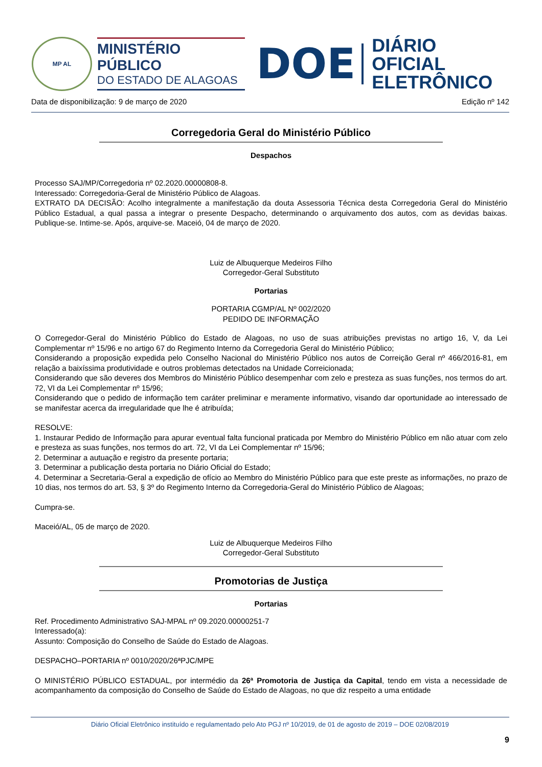MP AL
MINISTÉRIO PÚBLICO
DO ESTADO DE ALAGOAS
DOE
DIÁRIO OFICIAL
ELETRÔNICO
Data de disponibilização: 9 de março de 2020 Edição nº 142
Corregedoria Geral do Ministério Público
Despachos
Processo SAJ/MP/Corregedoria nº 02.2020.00000808-8.
Interessado: Corregedoria-Geral de Ministério Público de Alagoas.
EXTRATO DA DECISÃO: Acolho integralmente a manifestação da douta Assessoria Técnica desta Corregedoria Geral do Ministério Público Estadual, a qual passa a integrar o presente Despacho, determinando o arquivamento dos autos, com as devidas baixas. Publique-se. Intime-se. Após, arquive-se. Maceió, 04 de março de 2020.
Luiz de Albuquerque Medeiros Filho
Corregedor-Geral Substituto
Portarias
PORTARIA CGMP/AL Nº 002/2020
PEDIDO DE INFORMAÇÃO
O Corregedor-Geral do Ministério Público do Estado de Alagoas, no uso de suas atribuições previstas no artigo 16, V, da Lei Complementar nº 15/96 e no artigo 67 do Regimento Interno da Corregedoria Geral do Ministério Público;
Considerando a proposição expedida pelo Conselho Nacional do Ministério Público nos autos de Correição Geral nº 466/2016-81, em relação a baixíssima produtividade e outros problemas detectados na Unidade Correicionada;
Considerando que são deveres dos Membros do Ministério Público desempenhar com zelo e presteza as suas funções, nos termos do art. 72, VI da Lei Complementar nº 15/96;
Considerando que o pedido de informação tem caráter preliminar e meramente informativo, visando dar oportunidade ao interessado de se manifestar acerca da irregularidade que lhe é atribuída;
RESOLVE:
1. Instaurar Pedido de Informação para apurar eventual falta funcional praticada por Membro do Ministério Público em não atuar com zelo e presteza as suas funções, nos termos do art. 72, VI da Lei Complementar nº 15/96;
2. Determinar a autuação e registro da presente portaria;
3. Determinar a publicação desta portaria no Diário Oficial do Estado;
4. Determinar a Secretaria-Geral a expedição de ofício ao Membro do Ministério Público para que este preste as informações, no prazo de 10 dias, nos termos do art. 53, § 3º do Regimento Interno da Corregedoria-Geral do Ministério Público de Alagoas;
Cumpra-se.
Maceió/AL, 05 de março de 2020.
Luiz de Albuquerque Medeiros Filho
Corregedor-Geral Substituto
Promotorias de Justiça
Portarias
Ref. Procedimento Administrativo SAJ-MPAL nº 09.2020.00000251-7
Interessado(a):
Assunto: Composição do Conselho de Saúde do Estado de Alagoas.
DESPACHO–PORTARIA nº 0010/2020/26ªPJC/MPE
O MINISTÉRIO PÚBLICO ESTADUAL, por intermédio da 26ª Promotoria de Justiça da Capital, tendo em vista a necessidade de acompanhamento da composição do Conselho de Saúde do Estado de Alagoas, no que diz respeito a uma entidade
Diário Oficial Eletrônico instituído e regulamentado pelo Ato PGJ nº 10/2019, de 01 de agosto de 2019 – DOE 02/08/2019
9